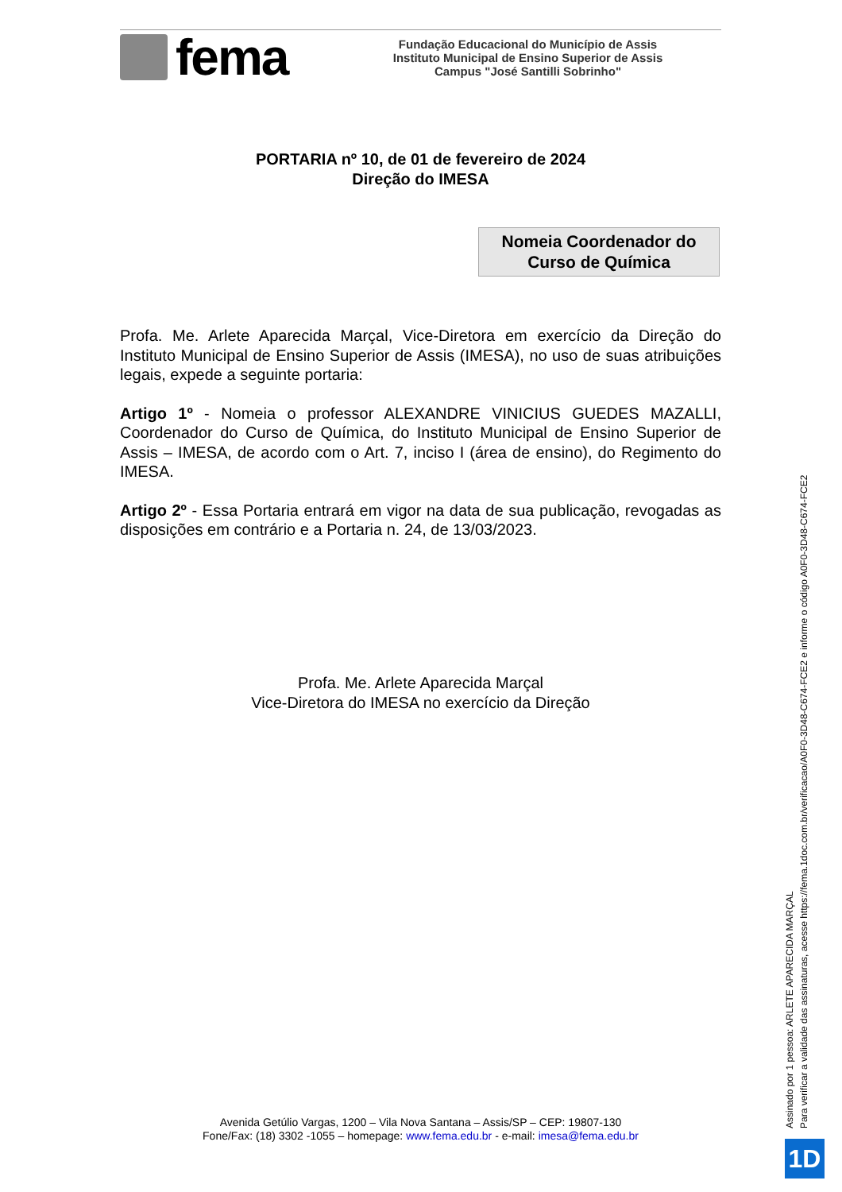fema
Fundação Educacional do Município de Assis
Instituto Municipal de Ensino Superior de Assis
Campus "José Santilli Sobrinho"
PORTARIA nº 10, de 01 de fevereiro de 2024
Direção do IMESA
Nomeia Coordenador do
Curso de Química
Profa. Me. Arlete Aparecida Marçal, Vice-Diretora em exercício da Direção do Instituto Municipal de Ensino Superior de Assis (IMESA), no uso de suas atribuições legais, expede a seguinte portaria:
Artigo 1º - Nomeia o professor ALEXANDRE VINICIUS GUEDES MAZALLI, Coordenador do Curso de Química, do Instituto Municipal de Ensino Superior de Assis – IMESA, de acordo com o Art. 7, inciso I (área de ensino), do Regimento do IMESA.
Artigo 2º - Essa Portaria entrará em vigor na data de sua publicação, revogadas as disposições em contrário e a Portaria n. 24, de 13/03/2023.
Profa. Me. Arlete Aparecida Marçal
Vice-Diretora do IMESA no exercício da Direção
Avenida Getúlio Vargas, 1200 – Vila Nova Santana – Assis/SP – CEP: 19807-130
Fone/Fax: (18) 3302 -1055 – homepage: www.fema.edu.br - e-mail: imesa@fema.edu.br
Assinado por 1 pessoa: ARLETE APARECIDA MARÇAL
Para verificar a validade das assinaturas, acesse https://fema.1doc.com.br/verificacao/A0F0-3D48-C674-FCE2 e informe o código A0F0-3D48-C674-FCE2
1D